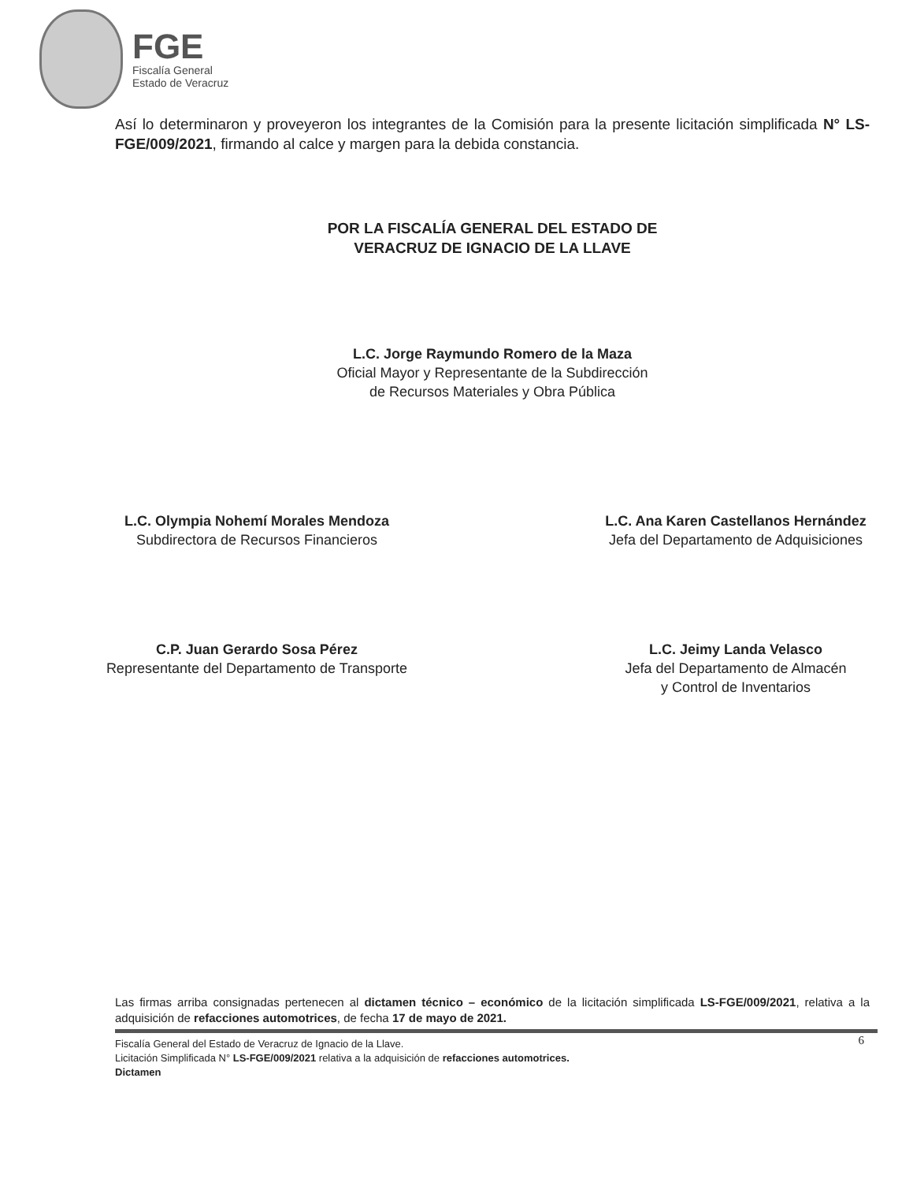FGE
Fiscalía General
Estado de Veracruz
Así lo determinaron y proveyeron los integrantes de la Comisión para la presente licitación simplificada N° LS-FGE/009/2021, firmando al calce y margen para la debida constancia.
POR LA FISCALÍA GENERAL DEL ESTADO DE
VERACRUZ DE IGNACIO DE LA LLAVE
L.C. Jorge Raymundo Romero de la Maza
Oficial Mayor y Representante de la Subdirección
de Recursos Materiales y Obra Pública
L.C. Olympia Nohemí Morales Mendoza
Subdirectora de Recursos Financieros
L.C. Ana Karen Castellanos Hernández
Jefa del Departamento de Adquisiciones
C.P. Juan Gerardo Sosa Pérez
Representante del Departamento de Transporte
L.C. Jeimy Landa Velasco
Jefa del Departamento de Almacén
y Control de Inventarios
Las firmas arriba consignadas pertenecen al dictamen técnico – económico de la licitación simplificada LS-FGE/009/2021, relativa a la adquisición de refacciones automotrices, de fecha 17 de mayo de 2021.
6
Fiscalía General del Estado de Veracruz de Ignacio de la Llave.
Licitación Simplificada N° LS-FGE/009/2021 relativa a la adquisición de refacciones automotrices.
Dictamen